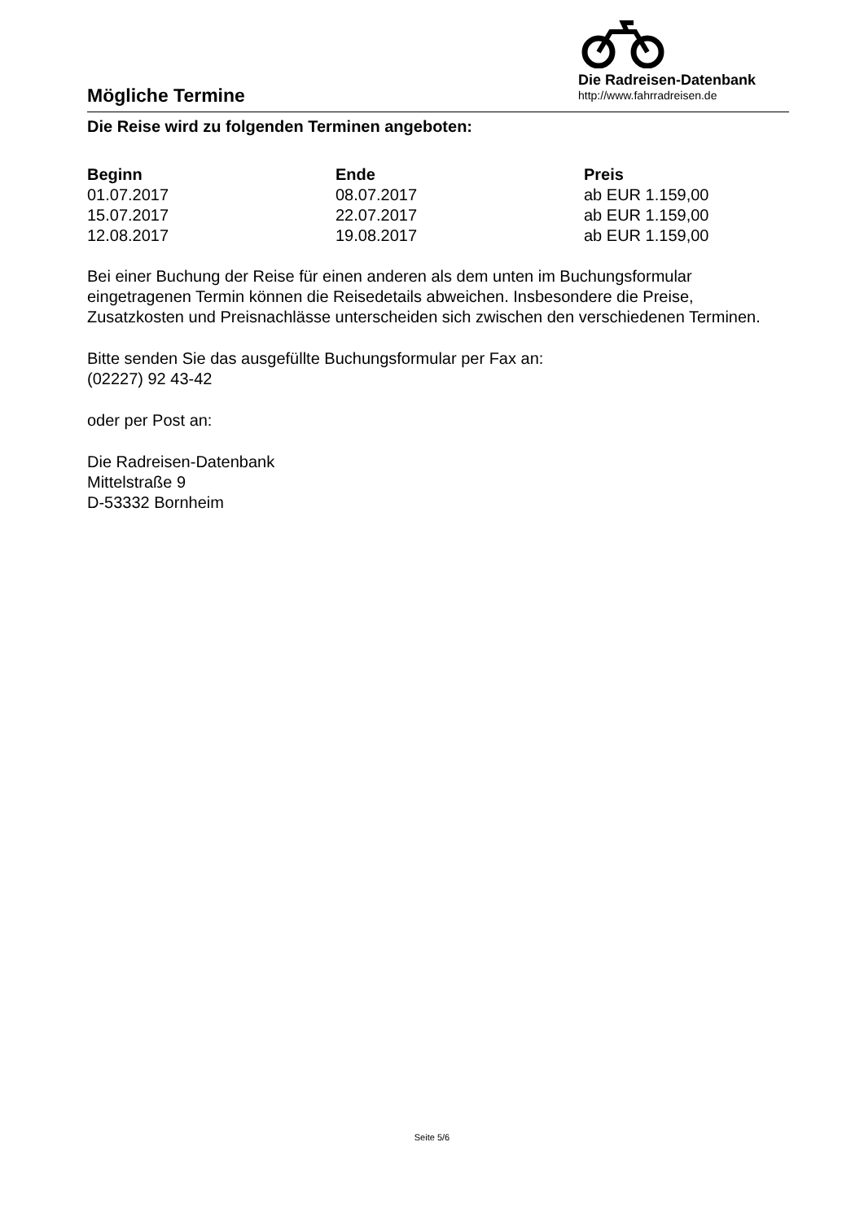Mögliche Termine
Die Radreisen-Datenbank
http://www.fahrradreisen.de
Die Reise wird zu folgenden Terminen angeboten:
| Beginn | Ende | Preis |
| --- | --- | --- |
| 01.07.2017 | 08.07.2017 | ab EUR 1.159,00 |
| 15.07.2017 | 22.07.2017 | ab EUR 1.159,00 |
| 12.08.2017 | 19.08.2017 | ab EUR 1.159,00 |
Bei einer Buchung der Reise für einen anderen als dem unten im Buchungsformular eingetragenen Termin können die Reisedetails abweichen. Insbesondere die Preise, Zusatzkosten und Preisnachlässe unterscheiden sich zwischen den verschiedenen Terminen.
Bitte senden Sie das ausgefüllte Buchungsformular per Fax an:
(02227) 92 43-42
oder per Post an:
Die Radreisen-Datenbank
Mittelstraße 9
D-53332 Bornheim
Seite 5/6